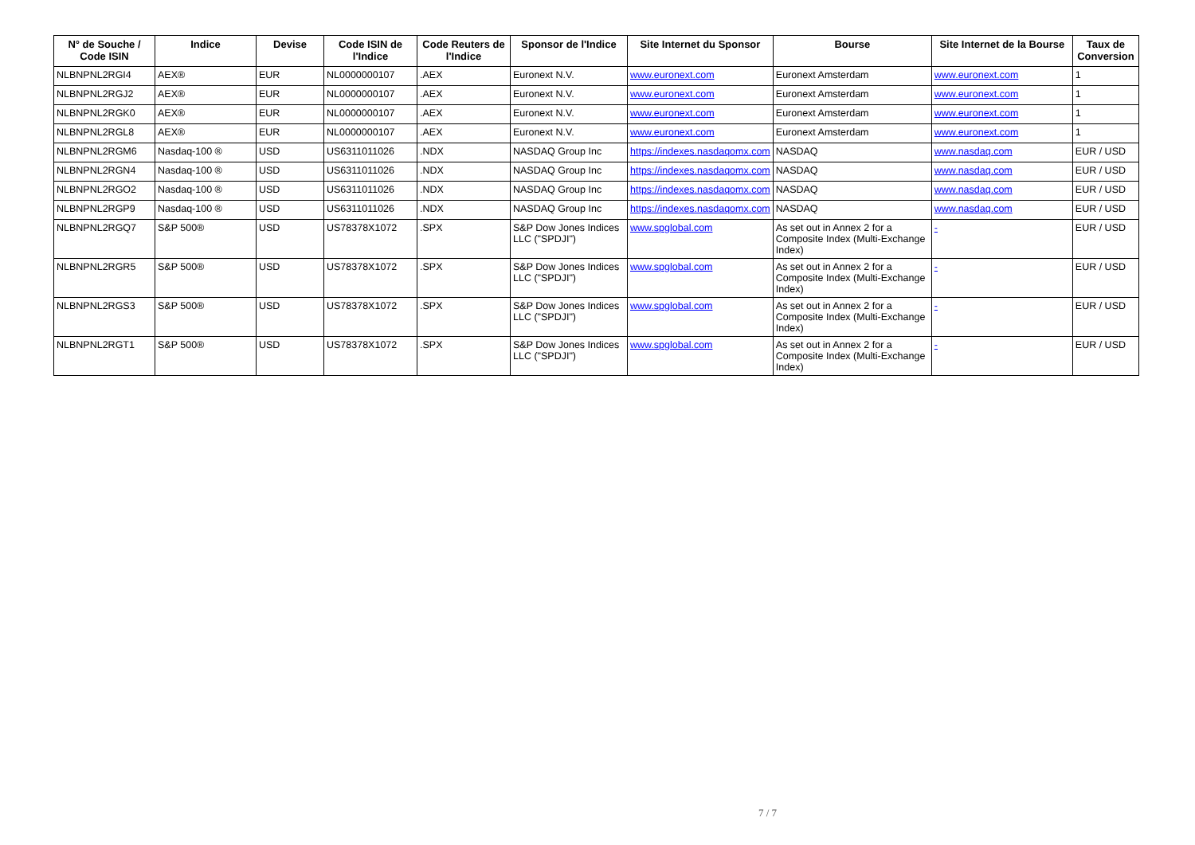| N° de Souche / Code ISIN | Indice | Devise | Code ISIN de l'Indice | Code Reuters de l'Indice | Sponsor de l'Indice | Site Internet du Sponsor | Bourse | Site Internet de la Bourse | Taux de Conversion |
| --- | --- | --- | --- | --- | --- | --- | --- | --- | --- |
| NLBNPNL2RGI4 | AEX® | EUR | NL0000000107 | .AEX | Euronext N.V. | www.euronext.com | Euronext Amsterdam | www.euronext.com | 1 |
| NLBNPNL2RGJ2 | AEX® | EUR | NL0000000107 | .AEX | Euronext N.V. | www.euronext.com | Euronext Amsterdam | www.euronext.com | 1 |
| NLBNPNL2RGK0 | AEX® | EUR | NL0000000107 | .AEX | Euronext N.V. | www.euronext.com | Euronext Amsterdam | www.euronext.com | 1 |
| NLBNPNL2RGL8 | AEX® | EUR | NL0000000107 | .AEX | Euronext N.V. | www.euronext.com | Euronext Amsterdam | www.euronext.com | 1 |
| NLBNPNL2RGM6 | Nasdaq-100 ® | USD | US6311011026 | .NDX | NASDAQ Group Inc | https://indexes.nasdaqomx.com | NASDAQ | www.nasdaq.com | EUR / USD |
| NLBNPNL2RGN4 | Nasdaq-100 ® | USD | US6311011026 | .NDX | NASDAQ Group Inc | https://indexes.nasdaqomx.com | NASDAQ | www.nasdaq.com | EUR / USD |
| NLBNPNL2RGO2 | Nasdaq-100 ® | USD | US6311011026 | .NDX | NASDAQ Group Inc | https://indexes.nasdaqomx.com | NASDAQ | www.nasdaq.com | EUR / USD |
| NLBNPNL2RGP9 | Nasdaq-100 ® | USD | US6311011026 | .NDX | NASDAQ Group Inc | https://indexes.nasdaqomx.com | NASDAQ | www.nasdaq.com | EUR / USD |
| NLBNPNL2RGQ7 | S&P 500® | USD | US78378X1072 | .SPX | S&P Dow Jones Indices LLC ("SPDJI") | www.spglobal.com | As set out in Annex 2 for a Composite Index (Multi-Exchange Index) | - | EUR / USD |
| NLBNPNL2RGR5 | S&P 500® | USD | US78378X1072 | .SPX | S&P Dow Jones Indices LLC ("SPDJI") | www.spglobal.com | As set out in Annex 2 for a Composite Index (Multi-Exchange Index) | - | EUR / USD |
| NLBNPNL2RGS3 | S&P 500® | USD | US78378X1072 | .SPX | S&P Dow Jones Indices LLC ("SPDJI") | www.spglobal.com | As set out in Annex 2 for a Composite Index (Multi-Exchange Index) | - | EUR / USD |
| NLBNPNL2RGT1 | S&P 500® | USD | US78378X1072 | .SPX | S&P Dow Jones Indices LLC ("SPDJI") | www.spglobal.com | As set out in Annex 2 for a Composite Index (Multi-Exchange Index) | - | EUR / USD |
7 / 7